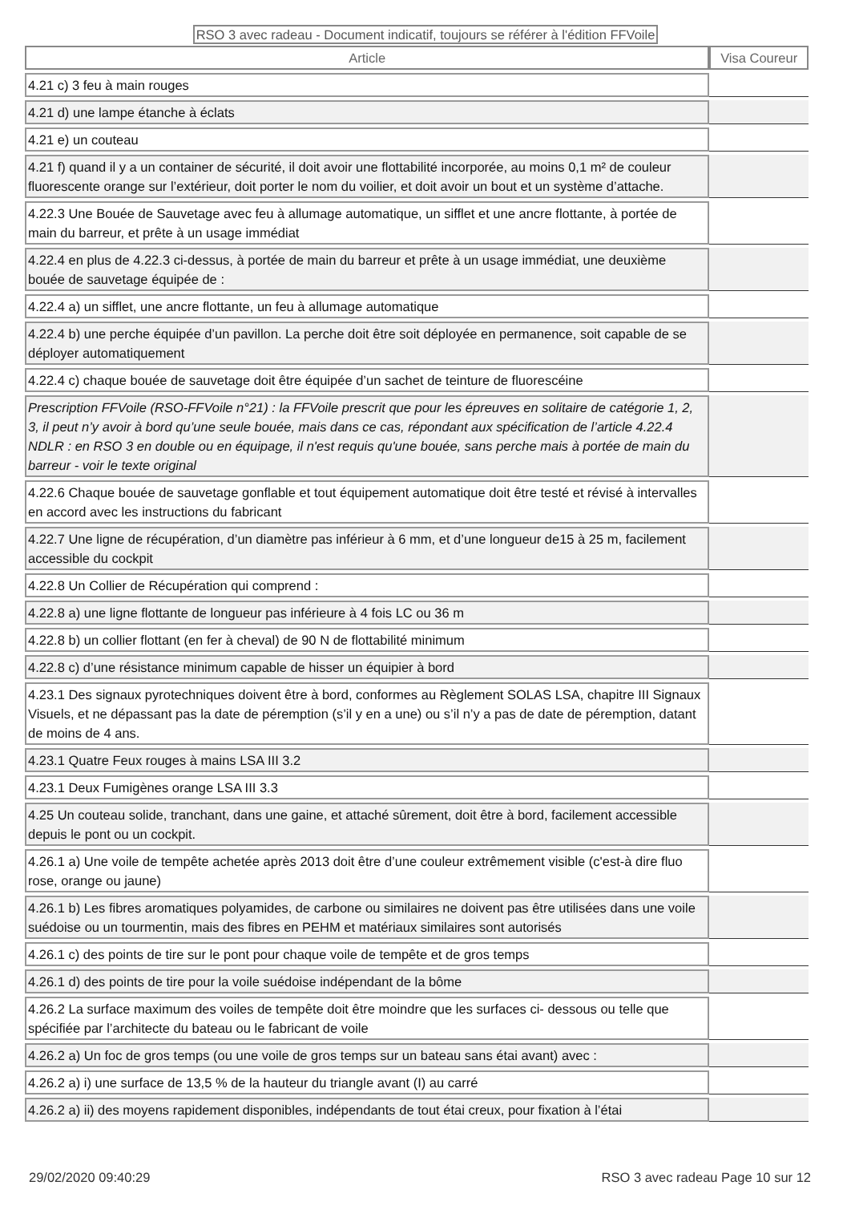RSO 3 avec radeau - Document indicatif, toujours se référer à l'édition FFVoile
| Article | Visa Coureur |
| --- | --- |
| 4.21 c) 3 feu à main rouges | |
| 4.21 d) une lampe étanche à éclats | |
| 4.21 e) un couteau | |
| 4.21 f) quand il y a un container de sécurité, il doit avoir une flottabilité incorporée, au moins 0,1 m² de couleur fluorescente orange sur l’extérieur, doit porter le nom du voilier, et doit avoir un bout et un système d’attache. | |
| 4.22.3 Une Bouée de Sauvetage avec feu à allumage automatique, un sifflet et une ancre flottante, à portée de main du barreur, et prête à un usage immédiat | |
| 4.22.4 en plus de 4.22.3 ci-dessus, à portée de main du barreur et prête à un usage immédiat, une deuxième bouée de sauvetage équipée de : | |
| 4.22.4 a) un sifflet, une ancre flottante, un feu à allumage automatique | |
| 4.22.4 b) une perche équipée d’un pavillon. La perche doit être soit déployée en permanence, soit capable de se déployer automatiquement | |
| 4.22.4 c) chaque bouée de sauvetage doit être équipée d’un sachet de teinture de fluorescéine | |
| Prescription FFVoile (RSO-FFVoile n°21) : la FFVoile prescrit que pour les épreuves en solitaire de catégorie 1, 2, 3, il peut n’y avoir à bord qu’une seule bouée, mais dans ce cas, répondant aux spécification de l’article 4.22.4 NDLR : en RSO 3 en double ou en équipage, il n'est requis qu'une bouée, sans perche mais à portée de main du barreur - voir le texte original | |
| 4.22.6 Chaque bouée de sauvetage gonflable et tout équipement automatique doit être testé et révisé à intervalles en accord avec les instructions du fabricant | |
| 4.22.7 Une ligne de récupération, d’un diamètre pas inférieur à 6 mm, et d’une longueur de15 à 25 m, facilement accessible du cockpit | |
| 4.22.8 Un Collier de Récupération qui comprend : | |
| 4.22.8 a) une ligne flottante de longueur pas inférieure à 4 fois LC ou 36 m | |
| 4.22.8 b) un collier flottant (en fer à cheval) de 90 N de flottabilité minimum | |
| 4.22.8 c) d’une résistance minimum capable de hisser un équipier à bord | |
| 4.23.1 Des signaux pyrotechniques doivent être à bord, conformes au Règlement SOLAS LSA, chapitre III Signaux Visuels, et ne dépassant pas la date de péremption (s’il y en a une) ou s’il n’y a pas de date de péremption, datant de moins de 4 ans. | |
| 4.23.1 Quatre Feux rouges à mains LSA III 3.2 | |
| 4.23.1 Deux Fumigènes orange LSA III 3.3 | |
| 4.25 Un couteau solide, tranchant, dans une gaine, et attaché sûrement, doit être à bord, facilement accessible depuis le pont ou un cockpit. | |
| 4.26.1 a) Une voile de tempête achetée après 2013 doit être d’une couleur extrêmement visible (c'est-à dire fluo rose, orange ou jaune) | |
| 4.26.1 b) Les fibres aromatiques polyamides, de carbone ou similaires ne doivent pas être utilisées dans une voile suédoise ou un tourmentin, mais des fibres en PEHM et matériaux similaires sont autorisés | |
| 4.26.1 c) des points de tire sur le pont pour chaque voile de tempête et de gros temps | |
| 4.26.1 d) des points de tire pour la voile suédoise indépendant de la bôme | |
| 4.26.2 La surface maximum des voiles de tempête doit être moindre que les surfaces ci- dessous ou telle que spécifiée par l’architecte du bateau ou le fabricant de voile | |
| 4.26.2 a) Un foc de gros temps (ou une voile de gros temps sur un bateau sans étai avant) avec : | |
| 4.26.2 a) i) une surface de 13,5 % de la hauteur du triangle avant (I) au carré | |
| 4.26.2 a) ii) des moyens rapidement disponibles, indépendants de tout étai creux, pour fixation à l’étai | |
29/02/2020 09:40:29 RSO 3 avec radeau Page 10 sur 12